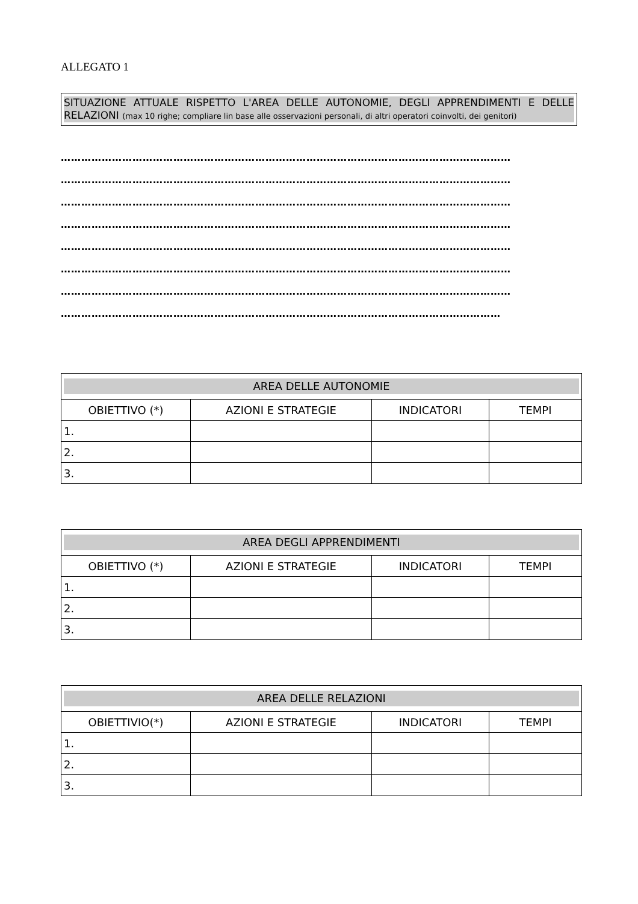ALLEGATO 1
SITUAZIONE ATTUALE RISPETTO L'AREA DELLE AUTONOMIE, DEGLI APPRENDIMENTI E DELLE RELAZIONI (max 10 righe; compliare lin base alle osservazioni personali, di altri operatori coinvolti, dei genitori)
……………………………………………………………………………………………………………………
……………………………………………………………………………………………………………………
……………………………………………………………………………………………………………………
……………………………………………………………………………………………………………………
……………………………………………………………………………………………………………………
……………………………………………………………………………………………………………………
……………………………………………………………………………………………………………………
…………………………………………………………………………………………………………………
| AREA DELLE AUTONOMIE | | | |
| --- | --- | --- | --- |
| OBIETTIVO (*) | AZIONI E STRATEGIE | INDICATORI | TEMPI |
| 1. | | | |
| 2. | | | |
| 3. | | | |
| AREA DEGLI APPRENDIMENTI | | | |
| --- | --- | --- | --- |
| OBIETTIVO (*) | AZIONI E STRATEGIE | INDICATORI | TEMPI |
| 1. | | | |
| 2. | | | |
| 3. | | | |
| AREA DELLE RELAZIONI | | | |
| --- | --- | --- | --- |
| OBIETTIVIO(*) | AZIONI E STRATEGIE | INDICATORI | TEMPI |
| 1. | | | |
| 2. | | | |
| 3. | | | |